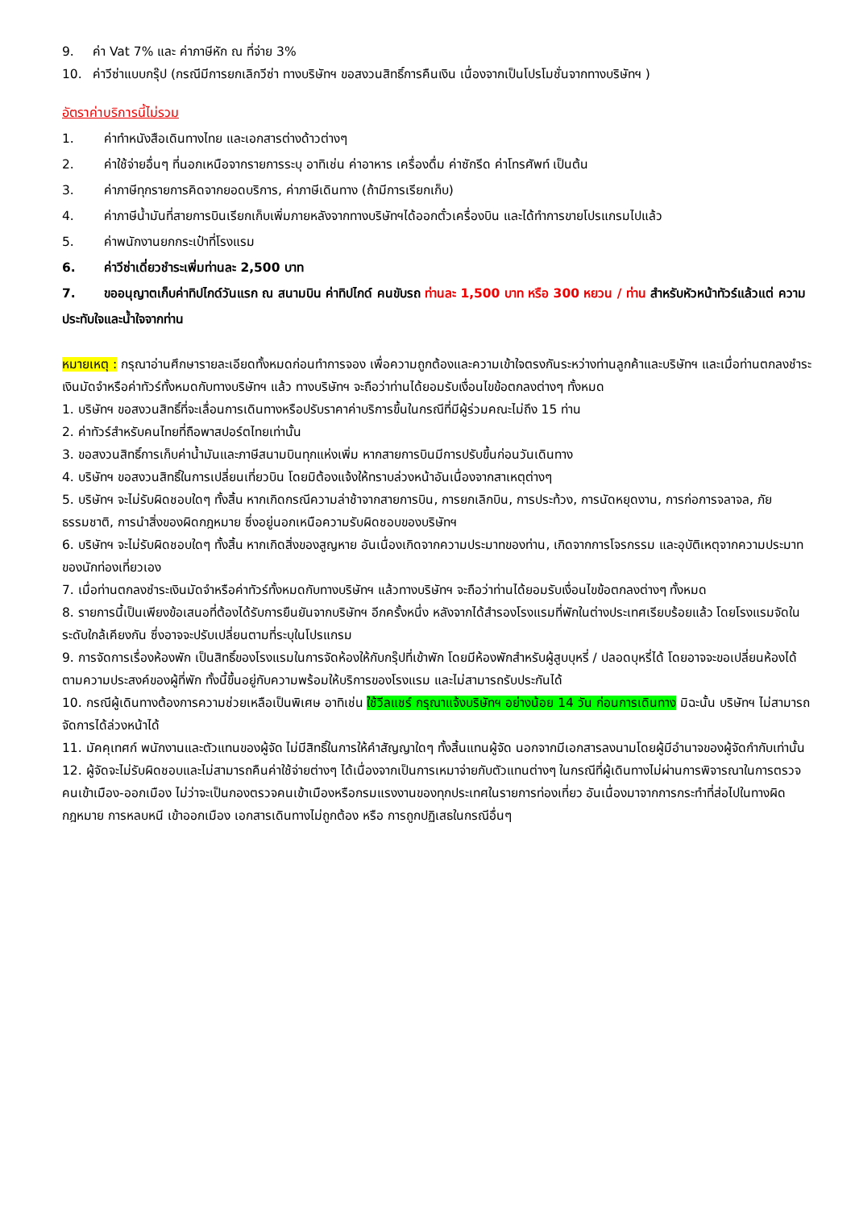9. ค่า Vat 7% และ ค่าภาษีหัก ณ ที่จ่าย 3%
10. ค่าวีซ่าแบบกรุ๊ป (กรณีมีการยกเลิกวีซ่า ทางบริษัทฯ ขอสงวนสิทธิ์การคืนเงิน เนื่องจากเป็นโปรโมชั่นจากทางบริษัทฯ )
อัตราค่าบริการนี้ไม่รวม
1. ค่าทำหนังสือเดินทางไทย และเอกสารต่างด้าวต่างๆ
2. ค่าใช้จ่ายอื่นๆ ที่นอกเหนือจากรายการระบุ อาทิเช่น ค่าอาหาร เครื่องดื่ม ค่าซักรีด ค่าโทรศัพท์ เป็นต้น
3. ค่าภาษีทุกรายการคิดจากยอดบริการ, ค่าภาษีเดินทาง (ถ้ามีการเรียกเก็บ)
4. ค่าภาษีน้ำมันที่สายการบินเรียกเก็บเพิ่มภายหลังจากทางบริษัทฯได้ออกตั๋วเครื่องบิน และได้ทำการขายโปรแกรมไปแล้ว
5. ค่าพนักงานยกกระเป๋าที่โรงแรม
6. ค่าวีซ่าเดี่ยวชำระเพิ่มท่านละ 2,500 บาท
7. ขออนุญาตเก็บค่าทิปไกด์วันแรก ณ สนามบิน ค่าทิปไกด์ คนขับรถ ท่านละ 1,500 บาท หรือ 300 หยวน / ท่าน สำหรับหัวหน้าทัวร์แล้วแต่ ความประทับใจและน้ำใจจากท่าน
หมายเหตุ : กรุณาอ่านศึกษารายละเอียดทั้งหมดก่อนทำการจอง เพื่อความถูกต้องและความเข้าใจตรงกันระหว่างท่านลูกค้าและบริษัทฯ และเมื่อท่านตกลงชำระเงินมัดจำหรือค่าทัวร์ทั้งหมดกับทางบริษัทฯ แล้ว ทางบริษัทฯ จะถือว่าท่านได้ยอมรับเงื่อนไขข้อตกลงต่างๆ ทั้งหมด
1. บริษัทฯ ขอสงวนสิทธิ์ที่จะเลื่อนการเดินทางหรือปรับราคาค่าบริการขึ้นในกรณีที่มีผู้ร่วมคณะไม่ถึง 15 ท่าน
2. ค่าทัวร์สำหรับคนไทยที่ถือพาสปอร์ตไทยเท่านั้น
3. ขอสงวนสิทธิ์การเก็บค่าน้ำมันและภาษีสนามบินทุกแห่งเพิ่ม หากสายการบินมีการปรับขึ้นก่อนวันเดินทาง
4. บริษัทฯ ขอสงวนสิทธิ์ในการเปลี่ยนเที่ยวบิน โดยมิต้องแจ้งให้ทราบล่วงหน้าอันเนื่องจากสาเหตุต่างๆ
5. บริษัทฯ จะไม่รับผิดชอบใดๆ ทั้งสิ้น หากเกิดกรณีความล่าช้าจากสายการบิน, การยกเลิกบิน, การประท้วง, การนัดหยุดงาน, การก่อการจลาจล, ภัยธรรมชาติ, การนำสิ่งของผิดกฎหมาย ซึ่งอยู่นอกเหนือความรับผิดชอบของบริษัทฯ
6. บริษัทฯ จะไม่รับผิดชอบใดๆ ทั้งสิ้น หากเกิดสิ่งของสูญหาย อันเนื่องเกิดจากความประมาทของท่าน, เกิดจากการโจรกรรม และอุบัติเหตุจากความประมาทของนักท่องเที่ยวเอง
7. เมื่อท่านตกลงชำระเงินมัดจำหรือค่าทัวร์ทั้งหมดกับทางบริษัทฯ แล้วทางบริษัทฯ จะถือว่าท่านได้ยอมรับเงื่อนไขข้อตกลงต่างๆ ทั้งหมด
8. รายการนี้เป็นเพียงข้อเสนอที่ต้องได้รับการยืนยันจากบริษัทฯ อีกครั้งหนึ่ง หลังจากได้สำรองโรงแรมที่พักในต่างประเทศเรียบร้อยแล้ว โดยโรงแรมจัดในระดับใกล้เคียงกัน ซึ่งอาจจะปรับเปลี่ยนตามที่ระบุในโปรแกรม
9. การจัดการเรื่องห้องพัก เป็นสิทธิ์ของโรงแรมในการจัดห้องให้กับกรุ๊ปที่เข้าพัก โดยมีห้องพักสำหรับผู้สูบบุหรี่ / ปลอดบุหรี่ได้ โดยอาจจะขอเปลี่ยนห้องได้ตามความประสงค์ของผู้ที่พัก ทั้งนี้ขึ้นอยู่กับความพร้อมให้บริการของโรงแรม และไม่สามารถรับประกันได้
10. กรณีผู้เดินทางต้องการความช่วยเหลือเป็นพิเศษ อาทิเช่น ใช้วีลแชร์ กรุณาแจ้งบริษัทฯ อย่างน้อย 14 วัน ก่อนการเดินทาง มิฉะนั้น บริษัทฯ ไม่สามารถจัดการได้ล่วงหน้าได้
11. มัคคุเทศก์ พนักงานและตัวแทนของผู้จัด ไม่มีสิทธิ์ในการให้คำสัญญาใดๆ ทั้งสิ้นแทนผู้จัด นอกจากมีเอกสารลงนามโดยผู้มีอำนาจของผู้จัดกำกับเท่านั้น
12. ผู้จัดจะไม่รับผิดชอบและไม่สามารถคืนค่าใช้จ่ายต่างๆ ได้เนื่องจากเป็นการเหมาจ่ายกับตัวแทนต่างๆ ในกรณีที่ผู้เดินทางไม่ผ่านการพิจารณาในการตรวจคนเข้าเมือง-ออกเมือง ไม่ว่าจะเป็นกองตรวจคนเข้าเมืองหรือกรมแรงงานของทุกประเทศในรายการท่องเที่ยว อันเนื่องมาจากการกระทำที่ส่อไปในทางผิดกฎหมาย การหลบหนี เข้าออกเมือง เอกสารเดินทางไม่ถูกต้อง หรือ การถูกปฏิเสธในกรณีอื่นๆ